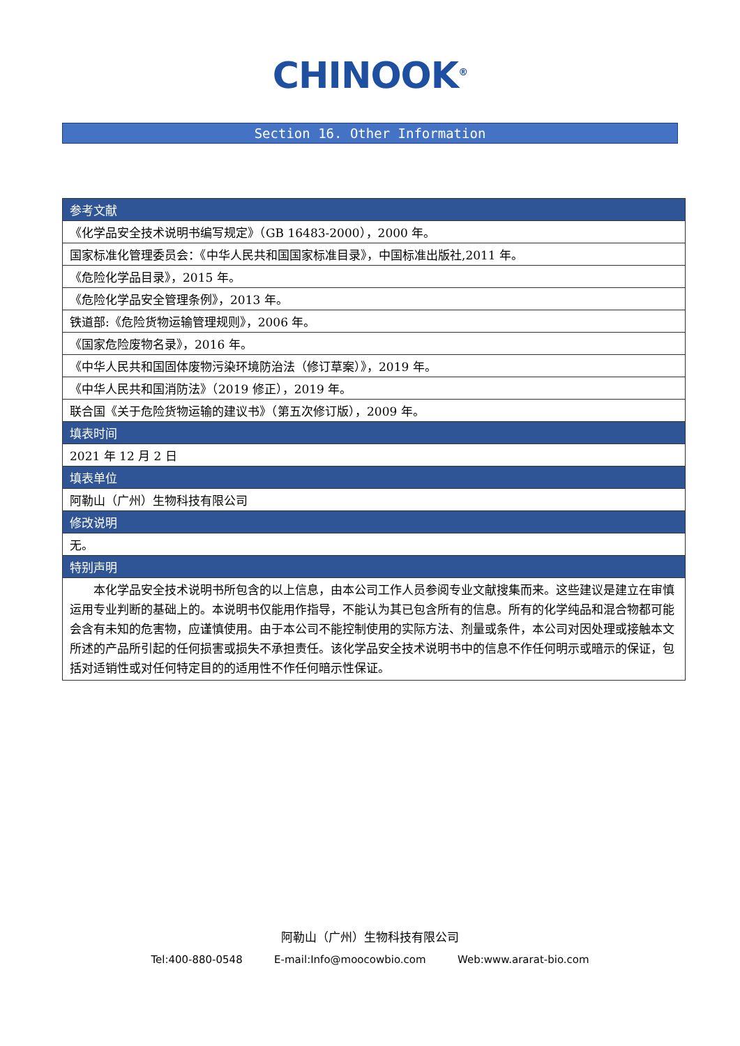CHINOOK<sup>®</sup>
Section 16. Other Information
| 参考文献 |
| --- |
| 《化学品安全技术说明书编写规定》（GB 16483-2000），2000 年。 |
| 国家标准化管理委员会：《中华人民共和国国家标准目录》，中国标准出版社,2011 年。 |
| 《危险化学品目录》，2015 年。 |
| 《危险化学品安全管理条例》，2013 年。 |
| 铁道部:《危险货物运输管理规则》，2006 年。 |
| 《国家危险废物名录》，2016 年。 |
| 《中华人民共和国固体废物污染环境防治法（修订草案）》，2019 年。 |
| 《中华人民共和国消防法》（2019 修正），2019 年。 |
| 联合国《关于危险货物运输的建议书》（第五次修订版），2009 年。 |
| 填表时间 |
| 2021 年 12 月 2 日 |
| 填表单位 |
| 阿勒山（广州）生物科技有限公司 |
| 修改说明 |
| 无。 |
| 特别声明 |
| 本化学品安全技术说明书所包含的以上信息，由本公司工作人员参阅专业文献搜集而来。这些建议是建立在审慎运用专业判断的基础上的。本说明书仅能用作指导，不能认为其已包含所有的信息。所有的化学纯品和混合物都可能会含有未知的危害物，应谨慎使用。由于本公司不能控制使用的实际方法、剂量或条件，本公司对因处理或接触本文所述的产品所引起的任何损害或损失不承担责任。该化学品安全技术说明书中的信息不作任何明示或暗示的保证，包括对适销性或对任何特定目的的适用性不作任何暗示性保证。 |
阿勒山（广州）生物科技有限公司
Tel:400-880-0548 E-mail:Info@moocowbio.com Web:www.ararat-bio.com